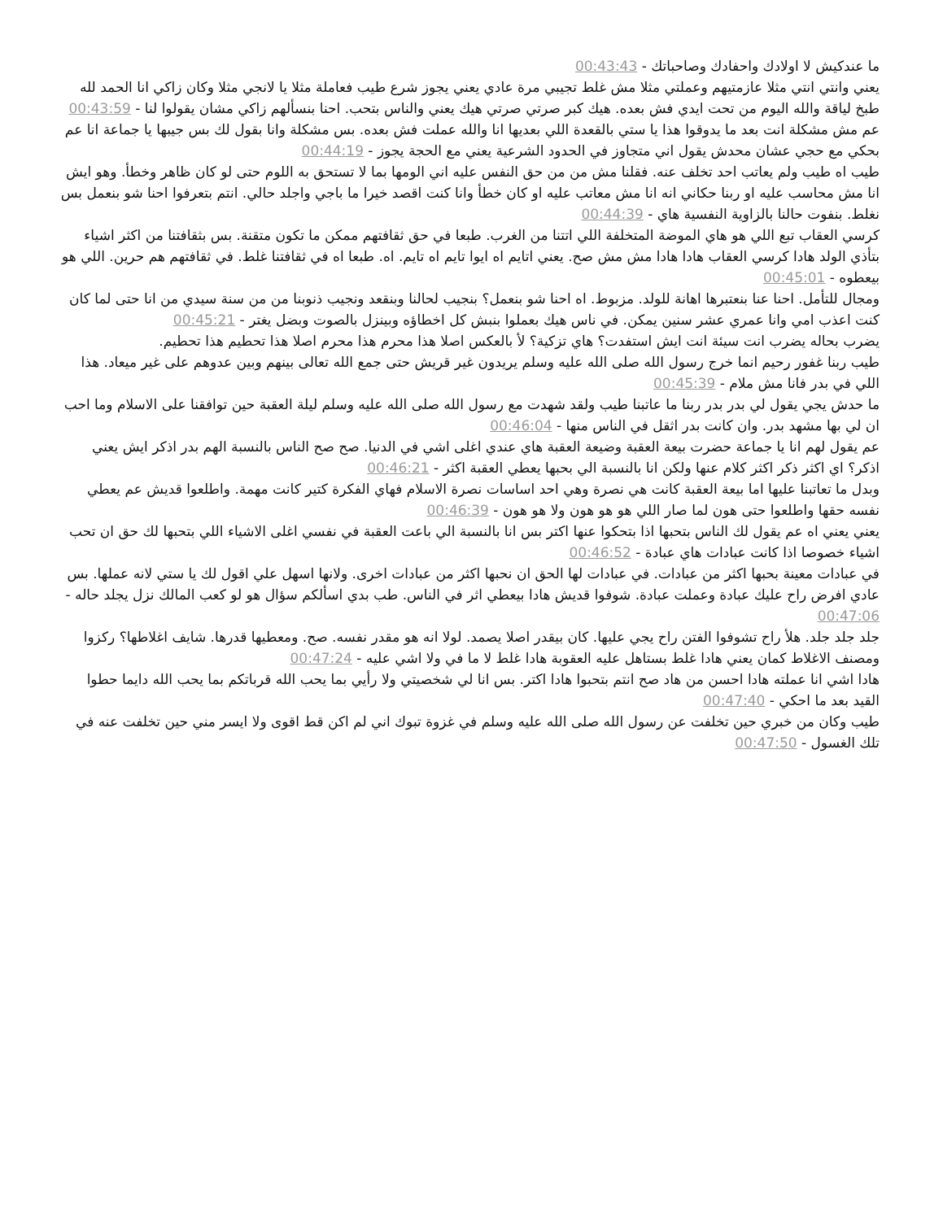ما عندكيش لا اولادك واحفادك وصاحباتك - 00:43:43
يعني وانتي انتي مثلا عازمتيهم وعملتي مثلا مش غلط تجيبي مرة عادي يعني يجوز شرع طيب فعاملة مثلا يا لانجي مثلا وكان زاكي انا الحمد لله طبخ لياقة والله اليوم من تحت ايدي فش بعده. هيك كبر صرتي صرتي هيك يعني والناس بتحب. احنا بنسألهم زاكي مشان يقولوا لنا - 00:43:59
عم مش مشكلة انت بعد ما يدوقوا هذا يا ستي بالقعدة اللي بعديها انا والله عملت فش بعده. بس مشكلة وانا بقول لك بس جيبها يا جماعة انا عم بحكي مع حجي عشان محدش يقول اني متجاوز في الحدود الشرعية يعني مع الحجة يجوز - 00:44:19
طيب اه طيب ولم يعاتب احد تخلف عنه. فقلنا مش من من حق النفس عليه اني الومها بما لا تستحق به اللوم حتى لو كان ظاهر وخطأ. وهو ايش انا مش محاسب عليه او ربنا حكاني انه انا مش معاتب عليه او كان خطأ وانا كنت اقصد خيرا ما باجي واجلد حالي. انتم بتعرفوا احنا شو بنعمل بس نغلط. بنفوت حالنا بالزاوية النفسية هاي - 00:44:39
كرسي العقاب تبع اللي هو هاي الموضة المتخلفة اللي اتتنا من الغرب. طبعا في حق ثقافتهم ممكن ما تكون متقنة. بس بثقافتنا من اكثر اشياء بتأذي الولد هادا كرسي العقاب هادا هادا مش مش صح. يعني اتايم اه ايوا تايم اه تايم. اه. طبعا اه في ثقافتنا غلط. في ثقافتهم هم حرين. اللي هو بيعطوه - 00:45:01
ومجال للتأمل. احنا عنا بنعتبرها اهانة للولد. مزبوط. اه احنا شو بنعمل؟ بنجيب لحالنا وبنقعد ونجيب ذنوبنا من من سنة سيدي من انا حتى لما كان كنت اعذب امي وانا عمري عشر سنين يمكن. في ناس هيك بعملوا بنبش كل اخطاؤه وبينزل بالصوت وبضل يغتر - 00:45:21
يضرب بحاله يضرب انت سيئة انت ايش استفدت؟ هاي تزكية؟ لأ بالعكس اصلا هذا محرم هذا محرم اصلا هذا تحطيم هذا تحطيم.
طيب ربنا غفور رحيم انما خرج رسول الله صلى الله عليه وسلم يريدون غير قريش حتى جمع الله تعالى بينهم وبين عدوهم على غير ميعاد. هذا اللي في بدر فانا مش ملام - 00:45:39
ما حدش يجي يقول لي بدر بدر ربنا ما عاتبنا طيب ولقد شهدت مع رسول الله صلى الله عليه وسلم ليلة العقبة حين توافقنا على الاسلام وما احب ان لي بها مشهد بدر. وان كانت بدر اثقل في الناس منها - 00:46:04
عم يقول لهم انا يا جماعة حضرت بيعة العقبة وضيعة العقبة هاي عندي اغلى اشي في الدنيا. صح صح الناس بالنسبة الهم بدر اذكر ايش يعني اذكر؟ اي اكثر ذكر اكثر كلام عنها ولكن انا بالنسبة الي بحبها يعطي العقبة اكثر - 00:46:21
وبدل ما تعاتبنا عليها اما بيعة العقبة كانت هي نصرة وهي احد اساسات نصرة الاسلام فهاي الفكرة كتير كانت مهمة. واطلعوا قديش عم يعطي نفسه حقها واطلعوا حتى هون لما صار اللي هو هو هون ولا هو هون - 00:46:39
يعني يعني اه عم يقول لك الناس بتحبها اذا بتحكوا عنها اكتر بس انا بالنسبة الي باعت العقبة في نفسي اغلى الاشياء اللي بتحبها لك حق ان تحب اشياء خصوصا اذا كانت عبادات هاي عبادة - 00:46:52
في عبادات معينة بحبها اكثر من عبادات. في عبادات لها الحق ان نحبها اكثر من عبادات اخرى. ولانها اسهل علي اقول لك يا ستي لانه عملها. بس عادي افرض راح عليك عبادة وعملت عبادة. شوفوا قديش هادا بيعطي اثر في الناس. طب بدي اسألكم سؤال هو لو كعب المالك نزل يجلد حاله - 00:47:06
جلد جلد جلد. هلأ راح تشوفوا الفتن راح يجي عليها. كان بيقدر اصلا يصمد. لولا انه هو مقدر نفسه. صح. ومعطيها قدرها. شايف اغلاطها؟ ركزوا ومصنف الاغلاط كمان يعني هادا غلط بستاهل عليه العقوبة هادا غلط لا ما في ولا اشي عليه - 00:47:24
هادا اشي انا عملته هادا احسن من هاد صح انتم بتحبوا هادا اكتر. بس انا لي شخصيتي ولا رأيي بما يحب الله قرباتكم بما يحب الله دايما حطوا القيد بعد ما احكي - 00:47:40
طيب وكان من خبري حين تخلفت عن رسول الله صلى الله عليه وسلم في غزوة تبوك اني لم اكن قط اقوى ولا ايسر مني حين تخلفت عنه في تلك الغسول - 00:47:50